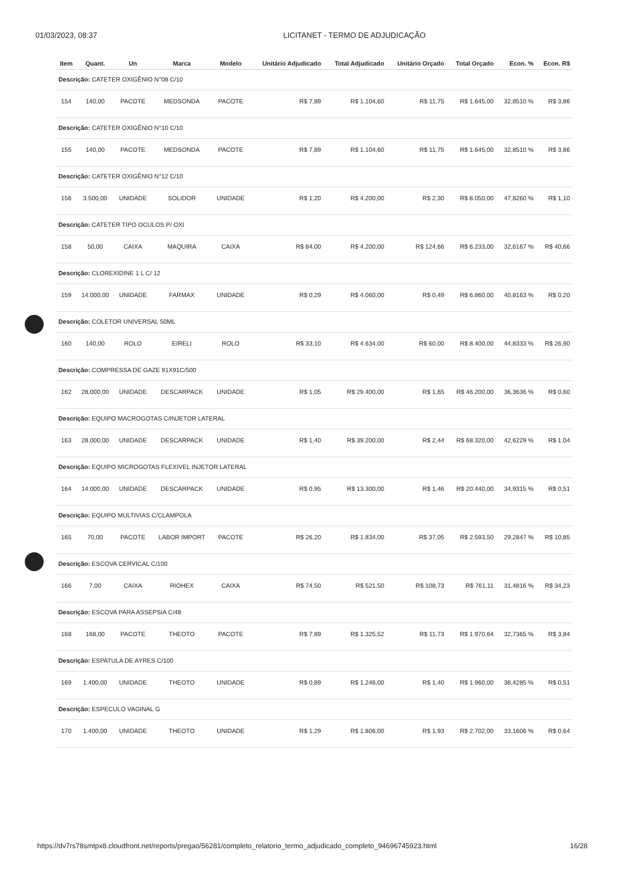01/03/2023, 08:37 LICITANET - TERMO DE ADJUDICAÇÃO
| Item | Quant. | Un | Marca | Modelo | Unitário Adjudicado | Total Adjudicado | Unitário Orçado | Total Orçado | Econ. % | Econ. R$ |
| --- | --- | --- | --- | --- | --- | --- | --- | --- | --- | --- |
| Descrição: CATETER OXIGÊNIO N°08 C/10 | | | | | | | | | | |
| 154 | 140,00 | PACOTE | MEDSONDA | PACOTE | R$ 7,89 | R$ 1.104,60 | R$ 11,75 | R$ 1.645,00 | 32,8510 % | R$ 3,86 |
| Descrição: CATETER OXIGÊNIO N°10 C/10 | | | | | | | | | | |
| 155 | 140,00 | PACOTE | MEDSONDA | PACOTE | R$ 7,89 | R$ 1.104,60 | R$ 11,75 | R$ 1.645,00 | 32,8510 % | R$ 3,86 |
| Descrição: CATETER OXIGÊNIO N°12 C/10 | | | | | | | | | | |
| 156 | 3.500,00 | UNIDADE | SOLIDOR | UNIDADE | R$ 1,20 | R$ 4.200,00 | R$ 2,30 | R$ 8.050,00 | 47,8260 % | R$ 1,10 |
| Descrição: CATETER TIPO OCULOS P/ OXI | | | | | | | | | | |
| 158 | 50,00 | CAIXA | MAQUIRA | CAIXA | R$ 84,00 | R$ 4.200,00 | R$ 124,66 | R$ 6.233,00 | 32,6167 % | R$ 40,66 |
| Descrição: CLOREXIDINE 1 L C/ 12 | | | | | | | | | | |
| 159 | 14.000,00 | UNIDADE | FARMAX | UNIDADE | R$ 0,29 | R$ 4.060,00 | R$ 0,49 | R$ 6.860,00 | 40,8163 % | R$ 0,20 |
| Descrição: COLETOR UNIVERSAL 50ML | | | | | | | | | | |
| 160 | 140,00 | ROLO | EIRELI | ROLO | R$ 33,10 | R$ 4.634,00 | R$ 60,00 | R$ 8.400,00 | 44,8333 % | R$ 26,90 |
| Descrição: COMPRESSA DE GAZE 91X91C/500 | | | | | | | | | | |
| 162 | 28.000,00 | UNIDADE | DESCARPACK | UNIDADE | R$ 1,05 | R$ 29.400,00 | R$ 1,65 | R$ 46.200,00 | 36,3636 % | R$ 0,60 |
| Descrição: EQUIPO MACROGOTAS C/INJETOR LATERAL | | | | | | | | | | |
| 163 | 28.000,00 | UNIDADE | DESCARPACK | UNIDADE | R$ 1,40 | R$ 39.200,00 | R$ 2,44 | R$ 68.320,00 | 42,6229 % | R$ 1,04 |
| Descrição: EQUIPO MICROGOTAS FLEXIVEL INJETOR LATERAL | | | | | | | | | | |
| 164 | 14.000,00 | UNIDADE | DESCARPACK | UNIDADE | R$ 0,95 | R$ 13.300,00 | R$ 1,46 | R$ 20.440,00 | 34,9315 % | R$ 0,51 |
| Descrição: EQUIPO MULTIVIAS C/CLAMPOLA | | | | | | | | | | |
| 165 | 70,00 | PACOTE | LABOR IMPORT | PACOTE | R$ 26,20 | R$ 1.834,00 | R$ 37,05 | R$ 2.593,50 | 29,2847 % | R$ 10,85 |
| Descrição: ESCOVA CERVICAL C/100 | | | | | | | | | | |
| 166 | 7,00 | CAIXA | RIOHEX | CAIXA | R$ 74,50 | R$ 521,50 | R$ 108,73 | R$ 761,11 | 31,4816 % | R$ 34,23 |
| Descrição: ESCOVA PARA ASSEPSIA C/48 | | | | | | | | | | |
| 168 | 168,00 | PACOTE | THEOTO | PACOTE | R$ 7,89 | R$ 1.325,52 | R$ 11,73 | R$ 1.970,64 | 32,7365 % | R$ 3,84 |
| Descrição: ESPATULA DE AYRES C/100 | | | | | | | | | | |
| 169 | 1.400,00 | UNIDADE | THEOTO | UNIDADE | R$ 0,89 | R$ 1.246,00 | R$ 1,40 | R$ 1.960,00 | 36,4285 % | R$ 0,51 |
| Descrição: ESPECULO VAGINAL G | | | | | | | | | | |
| 170 | 1.400,00 | UNIDADE | THEOTO | UNIDADE | R$ 1,29 | R$ 1.806,00 | R$ 1,93 | R$ 2.702,00 | 33,1606 % | R$ 0,64 |
https://dv7rs78smtpx8.cloudfront.net/reports/pregao/56281/completo_relatorio_termo_adjudicado_completo_94696745923.html 16/28